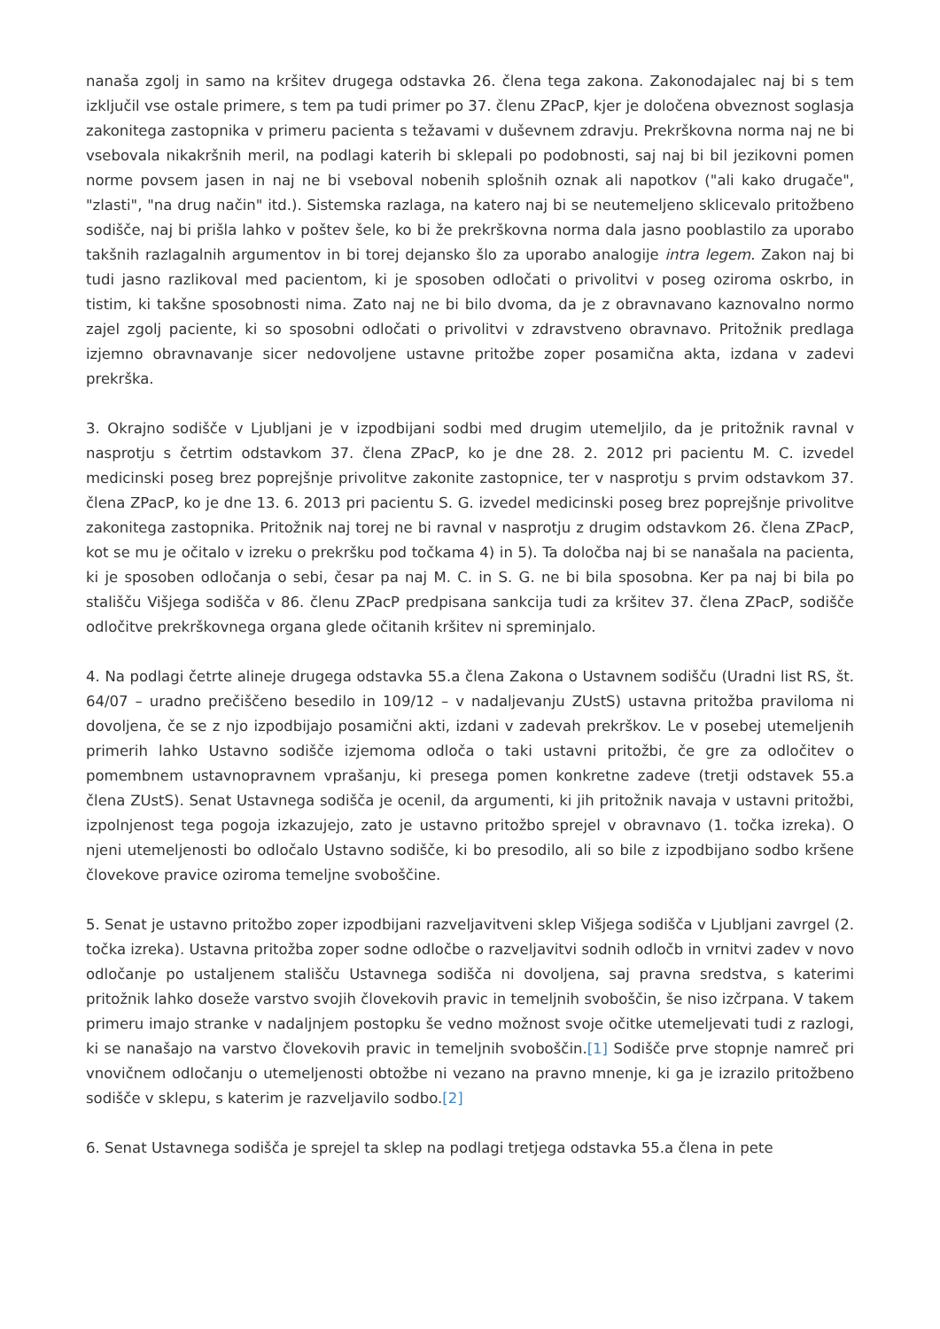nanaša zgolj in samo na kršitev drugega odstavka 26. člena tega zakona. Zakonodajalec naj bi s tem izključil vse ostale primere, s tem pa tudi primer po 37. členu ZPacP, kjer je določena obveznost soglasja zakonitega zastopnika v primeru pacienta s težavami v duševnem zdravju. Prekrškovna norma naj ne bi vsebovala nikakršnih meril, na podlagi katerih bi sklepali po podobnosti, saj naj bi bil jezikovni pomen norme povsem jasen in naj ne bi vseboval nobenih splošnih oznak ali napotkov ("ali kako drugače", "zlasti", "na drug način" itd.). Sistemska razlaga, na katero naj bi se neutemeljeno sklicevalo pritožbeno sodišče, naj bi prišla lahko v poštev šele, ko bi že prekrškovna norma dala jasno pooblastilo za uporabo takšnih razlagalnih argumentov in bi torej dejansko šlo za uporabo analogije intra legem. Zakon naj bi tudi jasno razlikoval med pacientom, ki je sposoben odločati o privolitvi v poseg oziroma oskrbo, in tistim, ki takšne sposobnosti nima. Zato naj ne bi bilo dvoma, da je z obravnavano kaznovalno normo zajel zgolj paciente, ki so sposobni odločati o privolitvi v zdravstveno obravnavo. Pritožnik predlaga izjemno obravnavanje sicer nedovoljene ustavne pritožbe zoper posamična akta, izdana v zadevi prekrška.
3. Okrajno sodišče v Ljubljani je v izpodbijani sodbi med drugim utemeljilo, da je pritožnik ravnal v nasprotju s četrtim odstavkom 37. člena ZPacP, ko je dne 28. 2. 2012 pri pacientu M. C. izvedel medicinski poseg brez poprejšnje privolitve zakonite zastopnice, ter v nasprotju s prvim odstavkom 37. člena ZPacP, ko je dne 13. 6. 2013 pri pacientu S. G. izvedel medicinski poseg brez poprejšnje privolitve zakonitega zastopnika. Pritožnik naj torej ne bi ravnal v nasprotju z drugim odstavkom 26. člena ZPacP, kot se mu je očitalo v izreku o prekršku pod točkama 4) in 5). Ta določba naj bi se nanašala na pacienta, ki je sposoben odločanja o sebi, česar pa naj M. C. in S. G. ne bi bila sposobna. Ker pa naj bi bila po stališču Višjega sodišča v 86. členu ZPacP predpisana sankcija tudi za kršitev 37. člena ZPacP, sodišče odločitve prekrškovnega organa glede očitanih kršitev ni spreminjalo.
4. Na podlagi četrte alineje drugega odstavka 55.a člena Zakona o Ustavnem sodišču (Uradni list RS, št. 64/07 – uradno prečiščeno besedilo in 109/12 – v nadaljevanju ZUstS) ustavna pritožba praviloma ni dovoljena, če se z njo izpodbijajo posamični akti, izdani v zadevah prekrškov. Le v posebej utemeljenih primerih lahko Ustavno sodišče izjemoma odloča o taki ustavni pritožbi, če gre za odločitev o pomembnem ustavnopravnem vprašanju, ki presega pomen konkretne zadeve (tretji odstavek 55.a člena ZUstS). Senat Ustavnega sodišča je ocenil, da argumenti, ki jih pritožnik navaja v ustavni pritožbi, izpolnjenost tega pogoja izkazujejo, zato je ustavno pritožbo sprejel v obravnavo (1. točka izreka). O njeni utemeljenosti bo odločalo Ustavno sodišče, ki bo presodilo, ali so bile z izpodbijano sodbo kršene človekove pravice oziroma temeljne svoboščine.
5. Senat je ustavno pritožbo zoper izpodbijani razveljavitveni sklep Višjega sodišča v Ljubljani zavrgel (2. točka izreka). Ustavna pritožba zoper sodne odločbe o razveljavitvi sodnih odločb in vrnitvi zadev v novo odločanje po ustaljenem stališču Ustavnega sodišča ni dovoljena, saj pravna sredstva, s katerimi pritožnik lahko doseže varstvo svojih človekovih pravic in temeljnih svoboščin, še niso izčrpana. V takem primeru imajo stranke v nadaljnjem postopku še vedno možnost svoje očitke utemeljevati tudi z razlogi, ki se nanašajo na varstvo človekovih pravic in temeljnih svoboščin.[1] Sodišče prve stopnje namreč pri vnovičnem odločanju o utemeljenosti obtožbe ni vezano na pravno mnenje, ki ga je izrazilo pritožbeno sodišče v sklepu, s katerim je razveljavilo sodbo.[2]
6. Senat Ustavnega sodišča je sprejel ta sklep na podlagi tretjega odstavka 55.a člena in pete